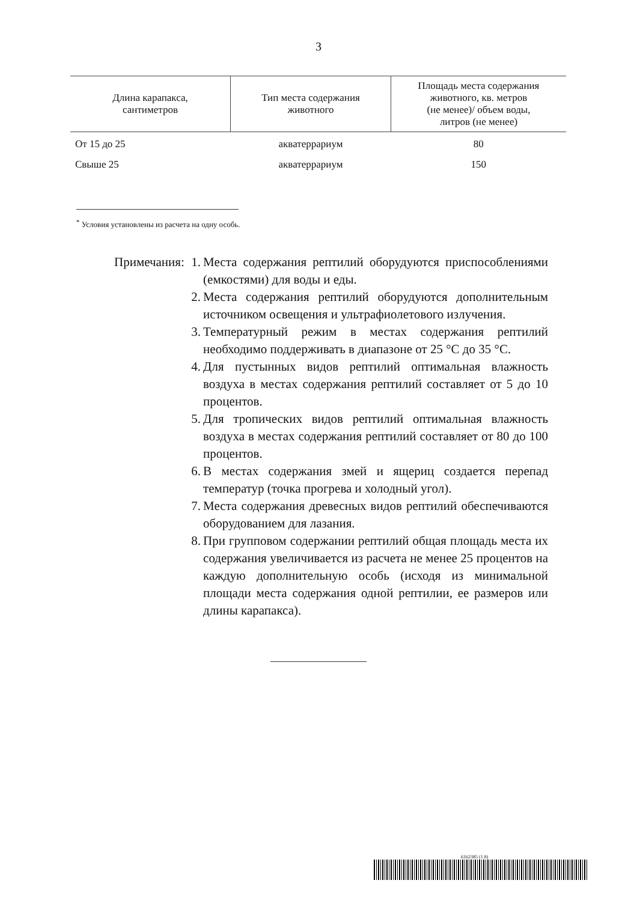3
| Длина карапакса, сантиметров | Тип места содержания животного | Площадь места содержания животного, кв. метров (не менее)/ объем воды, литров (не менее) |
| --- | --- | --- |
| От 15 до 25 | акватеррариум | 80 |
| Свыше 25 | акватеррариум | 150 |
<sup>*</sup> Условия установлены из расчета на одну особь.
Примечания: 1. Места содержания рептилий оборудуются приспособлениями (емкостями) для воды и еды.
2. Места содержания рептилий оборудуются дополнительным источником освещения и ультрафиолетового излучения.
3. Температурный режим в местах содержания рептилий необходимо поддерживать в диапазоне от 25 °С до 35 °С.
4. Для пустынных видов рептилий оптимальная влажность воздуха в местах содержания рептилий составляет от 5 до 10 процентов.
5. Для тропических видов рептилий оптимальная влажность воздуха в местах содержания рептилий составляет от 80 до 100 процентов.
6. В местах содержания змей и ящериц создается перепад температур (точка прогрева и холодный угол).
7. Места содержания древесных видов рептилий обеспечиваются оборудованием для лазания.
8. При групповом содержании рептилий общая площадь места их содержания увеличивается из расчета не менее 25 процентов на каждую дополнительную особь (исходя из минимальной площади места содержания одной рептилии, ее размеров или длины карапакса).
6162385 (1.8)